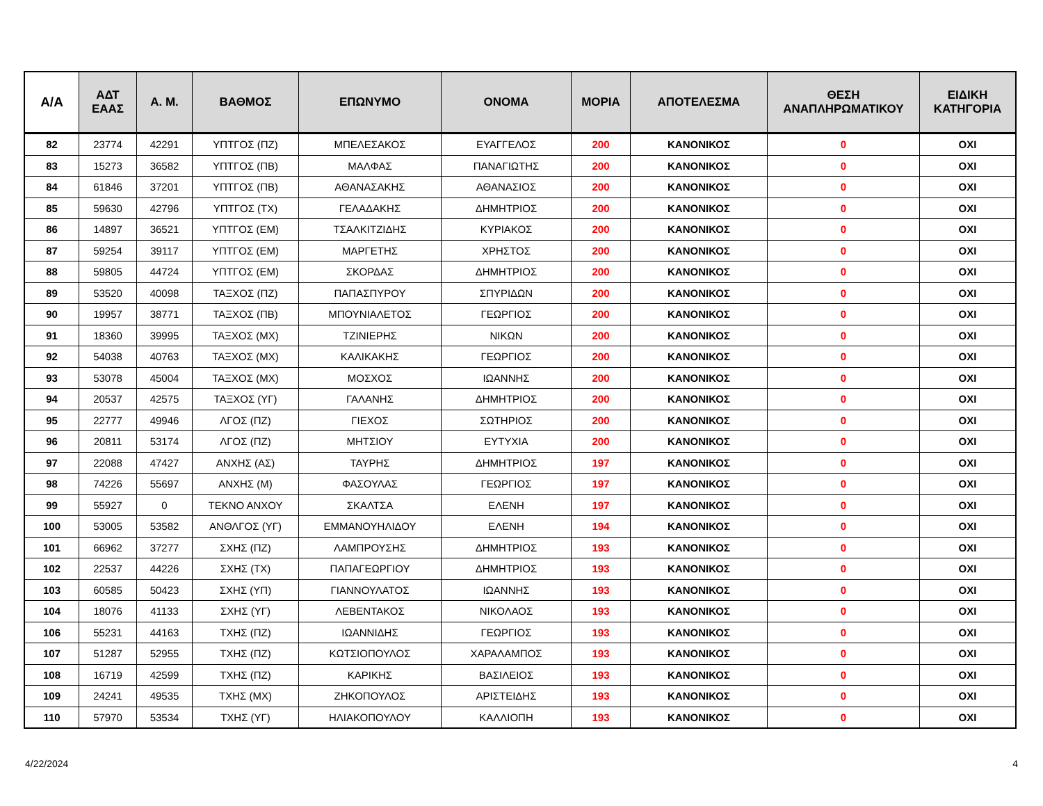| Α/Α | ΑΔΤ ΕΑΑΣ | Α. Μ. | ΒΑΘΜΟΣ | ΕΠΩΝΥΜΟ | ΟΝΟΜΑ | ΜΟΡΙΑ | ΑΠΟΤΕΛΕΣΜΑ | ΘΕΣΗ ΑΝΑΠΛΗΡΩΜΑΤΙΚΟΥ | ΕΙΔΙΚΗ ΚΑΤΗΓΟΡΙΑ |
| --- | --- | --- | --- | --- | --- | --- | --- | --- | --- |
| 82 | 23774 | 42291 | ΥΠΤΓΟΣ (ΠΖ) | ΜΠΕΛΕΣΑΚΟΣ | ΕΥΑΓΓΕΛΟΣ | 200 | ΚΑΝΟΝΙΚΟΣ | 0 | ΟΧΙ |
| 83 | 15273 | 36582 | ΥΠΤΓΟΣ (ΠΒ) | ΜΑΛΦΑΣ | ΠΑΝΑΓΙΩΤΗΣ | 200 | ΚΑΝΟΝΙΚΟΣ | 0 | ΟΧΙ |
| 84 | 61846 | 37201 | ΥΠΤΓΟΣ (ΠΒ) | ΑΘΑΝΑΣΑΚΗΣ | ΑΘΑΝΑΣΙΟΣ | 200 | ΚΑΝΟΝΙΚΟΣ | 0 | ΟΧΙ |
| 85 | 59630 | 42796 | ΥΠΤΓΟΣ (ΤΧ) | ΓΕΛΑΔΑΚΗΣ | ΔΗΜΗΤΡΙΟΣ | 200 | ΚΑΝΟΝΙΚΟΣ | 0 | ΟΧΙ |
| 86 | 14897 | 36521 | ΥΠΤΓΟΣ (ΕΜ) | ΤΣΑΛΚΙΤΖΙΔΗΣ | ΚΥΡΙΑΚΟΣ | 200 | ΚΑΝΟΝΙΚΟΣ | 0 | ΟΧΙ |
| 87 | 59254 | 39117 | ΥΠΤΓΟΣ (ΕΜ) | ΜΑΡΓΕΤΗΣ | ΧΡΗΣΤΟΣ | 200 | ΚΑΝΟΝΙΚΟΣ | 0 | ΟΧΙ |
| 88 | 59805 | 44724 | ΥΠΤΓΟΣ (ΕΜ) | ΣΚΟΡΔΑΣ | ΔΗΜΗΤΡΙΟΣ | 200 | ΚΑΝΟΝΙΚΟΣ | 0 | ΟΧΙ |
| 89 | 53520 | 40098 | ΤΑΞΧΟΣ (ΠΖ) | ΠΑΠΑΣΠΥΡΟΥ | ΣΠΥΡΙΔΩΝ | 200 | ΚΑΝΟΝΙΚΟΣ | 0 | ΟΧΙ |
| 90 | 19957 | 38771 | ΤΑΞΧΟΣ (ΠΒ) | ΜΠΟΥΝΙΑΛΕΤΟΣ | ΓΕΩΡΓΙΟΣ | 200 | ΚΑΝΟΝΙΚΟΣ | 0 | ΟΧΙ |
| 91 | 18360 | 39995 | ΤΑΞΧΟΣ (ΜΧ) | ΤΖΙΝΙΕΡΗΣ | ΝΙΚΩΝ | 200 | ΚΑΝΟΝΙΚΟΣ | 0 | ΟΧΙ |
| 92 | 54038 | 40763 | ΤΑΞΧΟΣ (ΜΧ) | ΚΑΛΙΚΑΚΗΣ | ΓΕΩΡΓΙΟΣ | 200 | ΚΑΝΟΝΙΚΟΣ | 0 | ΟΧΙ |
| 93 | 53078 | 45004 | ΤΑΞΧΟΣ (ΜΧ) | ΜΟΣΧΟΣ | ΙΩΑΝΝΗΣ | 200 | ΚΑΝΟΝΙΚΟΣ | 0 | ΟΧΙ |
| 94 | 20537 | 42575 | ΤΑΞΧΟΣ (ΥΓ) | ΓΑΛΑΝΗΣ | ΔΗΜΗΤΡΙΟΣ | 200 | ΚΑΝΟΝΙΚΟΣ | 0 | ΟΧΙ |
| 95 | 22777 | 49946 | ΛΓΟΣ (ΠΖ) | ΓΙΕΧΟΣ | ΣΩΤΗΡΙΟΣ | 200 | ΚΑΝΟΝΙΚΟΣ | 0 | ΟΧΙ |
| 96 | 20811 | 53174 | ΛΓΟΣ (ΠΖ) | ΜΗΤΣΙΟΥ | ΕΥΤΥΧΙΑ | 200 | ΚΑΝΟΝΙΚΟΣ | 0 | ΟΧΙ |
| 97 | 22088 | 47427 | ΑΝΧΗΣ (ΑΣ) | ΤΑΥΡΗΣ | ΔΗΜΗΤΡΙΟΣ | 197 | ΚΑΝΟΝΙΚΟΣ | 0 | ΟΧΙ |
| 98 | 74226 | 55697 | ΑΝΧΗΣ (Μ) | ΦΑΣΟΥΛΑΣ | ΓΕΩΡΓΙΟΣ | 197 | ΚΑΝΟΝΙΚΟΣ | 0 | ΟΧΙ |
| 99 | 55927 | 0 | ΤΕΚΝΟ ΑΝΧΟΥ | ΣΚΑΛΤΣΑ | ΕΛΕΝΗ | 197 | ΚΑΝΟΝΙΚΟΣ | 0 | ΟΧΙ |
| 100 | 53005 | 53582 | ΑΝΘΛΓΟΣ (ΥΓ) | ΕΜΜΑΝΟΥΗΛΙΔΟΥ | ΕΛΕΝΗ | 194 | ΚΑΝΟΝΙΚΟΣ | 0 | ΟΧΙ |
| 101 | 66962 | 37277 | ΣΧΗΣ (ΠΖ) | ΛΑΜΠΡΟΥΣΗΣ | ΔΗΜΗΤΡΙΟΣ | 193 | ΚΑΝΟΝΙΚΟΣ | 0 | ΟΧΙ |
| 102 | 22537 | 44226 | ΣΧΗΣ (ΤΧ) | ΠΑΠΑΓΕΩΡΓΙΟΥ | ΔΗΜΗΤΡΙΟΣ | 193 | ΚΑΝΟΝΙΚΟΣ | 0 | ΟΧΙ |
| 103 | 60585 | 50423 | ΣΧΗΣ (ΥΠ) | ΓΙΑΝΝΟΥΛΑΤΟΣ | ΙΩΑΝΝΗΣ | 193 | ΚΑΝΟΝΙΚΟΣ | 0 | ΟΧΙ |
| 104 | 18076 | 41133 | ΣΧΗΣ (ΥΓ) | ΛΕΒΕΝΤΑΚΟΣ | ΝΙΚΟΛΑΟΣ | 193 | ΚΑΝΟΝΙΚΟΣ | 0 | ΟΧΙ |
| 106 | 55231 | 44163 | ΤΧΗΣ (ΠΖ) | ΙΩΑΝΝΙΔΗΣ | ΓΕΩΡΓΙΟΣ | 193 | ΚΑΝΟΝΙΚΟΣ | 0 | ΟΧΙ |
| 107 | 51287 | 52955 | ΤΧΗΣ (ΠΖ) | ΚΩΤΣΙΟΠΟΥΛΟΣ | ΧΑΡΑΛΑΜΠΟΣ | 193 | ΚΑΝΟΝΙΚΟΣ | 0 | ΟΧΙ |
| 108 | 16719 | 42599 | ΤΧΗΣ (ΠΖ) | ΚΑΡΙΚΗΣ | ΒΑΣΙΛΕΙΟΣ | 193 | ΚΑΝΟΝΙΚΟΣ | 0 | ΟΧΙ |
| 109 | 24241 | 49535 | ΤΧΗΣ (ΜΧ) | ΖΗΚΟΠΟΥΛΟΣ | ΑΡΙΣΤΕΙΔΗΣ | 193 | ΚΑΝΟΝΙΚΟΣ | 0 | ΟΧΙ |
| 110 | 57970 | 53534 | ΤΧΗΣ (ΥΓ) | ΗΛΙΑΚΟΠΟΥΛΟΥ | ΚΑΛΛΙΟΠΗ | 193 | ΚΑΝΟΝΙΚΟΣ | 0 | ΟΧΙ |
4/22/2024 4